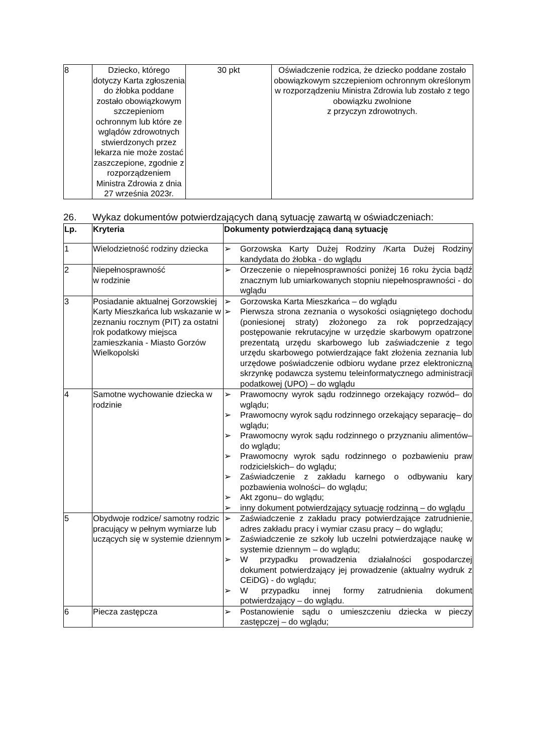| 8 | Dziecko, którego dotyczy Karta zgłoszenia do żłobka poddane zostało obowiązkowym szczepieniom ochronnym lub które ze wglądów zdrowotnych stwierdzonych przez lekarza nie może zostać zaszczepione, zgodnie z rozporządzeniem Ministra Zdrowia z dnia 27 września 2023r. | 30 pkt | Oświadczenie rodzica, że dziecko poddane zostało obowiązkowym szczepieniom ochronnym określonym w rozporządzeniu Ministra Zdrowia lub zostało z tego obowiązku zwolnione z przyczyn zdrowotnych. |
26. Wykaz dokumentów potwierdzających daną sytuację zawartą w oświadczeniach:
| Lp. | Kryteria | Dokumenty potwierdzającą daną sytuację |
| --- | --- | --- |
| 1 | Wielodzietność rodziny dziecka | ➢ Gorzowska Karty Dużej Rodziny /Karta Dużej Rodziny kandydata do żłobka - do wglądu |
| 2 | Niepełnosprawność w rodzinie | ➢ Orzeczenie o niepełnosprawności poniżej 16 roku życia bądź znacznym lub umiarkowanych stopniu niepełnosprawności - do wglądu |
| 3 | Posiadanie aktualnej Gorzowskiej Karty Mieszkańca lub wskazanie w zeznaniu rocznym (PIT) za ostatni rok podatkowy miejsca zamieszkania - Miasto Gorzów Wielkopolski | ➢ Gorzowska Karta Mieszkańca – do wglądu ➢ Pierwsza strona zeznania o wysokości osiągniętego dochodu (poniesionej straty) złożonego za rok poprzedzający postępowanie rekrutacyjne w urzędzie skarbowym opatrzone prezentatą urzędu skarbowego lub zaświadczenie z tego urzędu skarbowego potwierdzające fakt złożenia zeznania lub urzędowe poświadczenie odbioru wydane przez elektroniczną skrzynkę podawcza systemu teleinformatycznego administracji podatkowej (UPO) – do wglądu |
| 4 | Samotne wychowanie dziecka w rodzinie | ➢ Prawomocny wyrok sądu rodzinnego orzekający rozwód– do wglądu; ➢ Prawomocny wyrok sądu rodzinnego orzekający separację– do wglądu; ➢ Prawomocny wyrok sądu rodzinnego o przyznaniu alimentów– do wglądu; ➢ Prawomocny wyrok sądu rodzinnego o pozbawieniu praw rodzicielskich– do wglądu; ➢ Zaświadczenie z zakładu karnego o odbywaniu kary pozbawienia wolności– do wglądu; ➢ Akt zgonu– do wglądu; ➢ inny dokument potwierdzający sytuację rodzinną – do wglądu |
| 5 | Obydwoje rodzice/ samotny rodzic pracujący w pełnym wymiarze lub uczących się w systemie dziennym | ➢ Zaświadczenie z zakładu pracy potwierdzające zatrudnienie, adres zakładu pracy i wymiar czasu pracy – do wglądu; ➢ Zaświadczenie ze szkoły lub uczelni potwierdzające naukę w systemie dziennym – do wglądu; ➢ W przypadku prowadzenia działalności gospodarczej dokument potwierdzający jej prowadzenie (aktualny wydruk z CEiDG) - do wglądu; ➢ W przypadku innej formy zatrudnienia dokument potwierdzający – do wglądu. |
| 6 | Piecza zastępcza | ➢ Postanowienie sądu o umieszczeniu dziecka w pieczy zastępczej – do wglądu; |